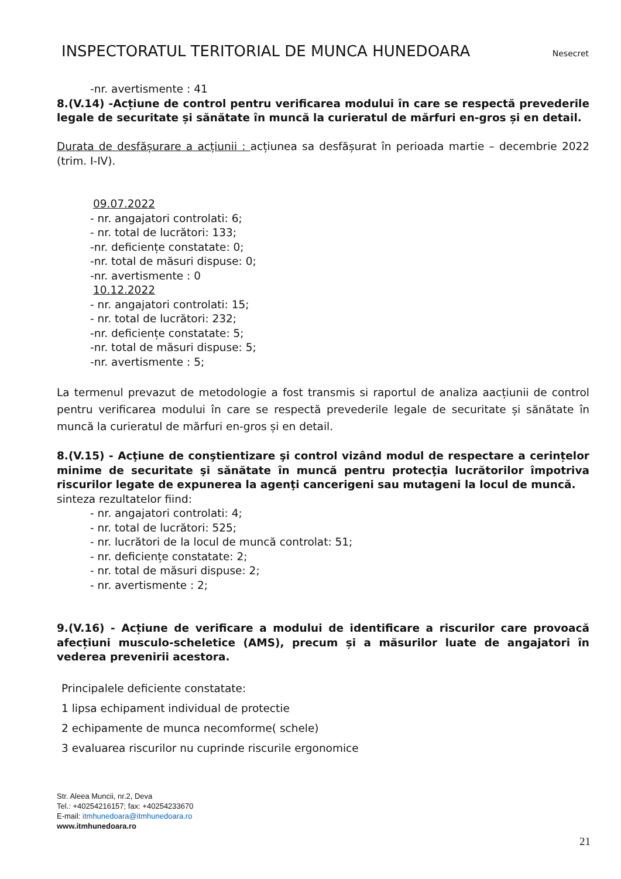INSPECTORATUL TERITORIAL DE MUNCA HUNEDOARA Nesecret
-nr. avertismente : 41
8.(V.14) -Acțiune de control pentru verificarea modului în care se respectă prevederile legale de securitate și sănătate în muncă la curieratul de mărfuri en-gros și en detail.
Durata de desfășurare a acțiunii : acțiunea sa desfășurat în perioada martie – decembrie 2022 (trim. I-IV).
09.07.2022
- nr. angajatori controlati: 6;
- nr. total de lucrători: 133;
-nr. deficiențe constatate: 0;
-nr. total de măsuri dispuse: 0;
-nr. avertismente : 0
10.12.2022
- nr. angajatori controlati: 15;
- nr. total de lucrători: 232;
-nr. deficiențe constatate: 5;
-nr. total de măsuri dispuse: 5;
-nr. avertismente : 5;
La termenul prevazut de metodologie a fost transmis si raportul de analiza aacțiunii de control pentru verificarea modului în care se respectă prevederile legale de securitate și sănătate în muncă la curieratul de mărfuri en-gros și en detail.
8.(V.15) - Acţiune de conştientizare şi control vizând modul de respectare a cerințelor minime de securitate şi sănătate în muncă pentru protecţia lucrătorilor împotriva riscurilor legate de expunerea la agenţi cancerigeni sau mutageni la locul de muncă.
sinteza rezultatelor fiind:
- nr. angajatori controlati: 4;
- nr. total de lucrători: 525;
- nr. lucrători de la locul de muncă controlat: 51;
- nr. deficiențe constatate: 2;
- nr. total de măsuri dispuse: 2;
- nr. avertismente : 2;
9.(V.16) - Acțiune de verificare a modului de identificare a riscurilor care provoacă afecțiuni musculo-scheletice (AMS), precum și a măsurilor luate de angajatori în vederea prevenirii acestora.
Principalele deficiente constatate:
1 lipsa echipament individual de protectie
2 echipamente de munca necomforme( schele)
3 evaluarea riscurilor nu cuprinde riscurile ergonomice
Str. Aleea Muncii, nr.2, Deva
Tel.: +40254216157; fax: +40254233670
E-mail: itmhunedoara@itmhunedoara.ro
www.itmhunedoara.ro
21